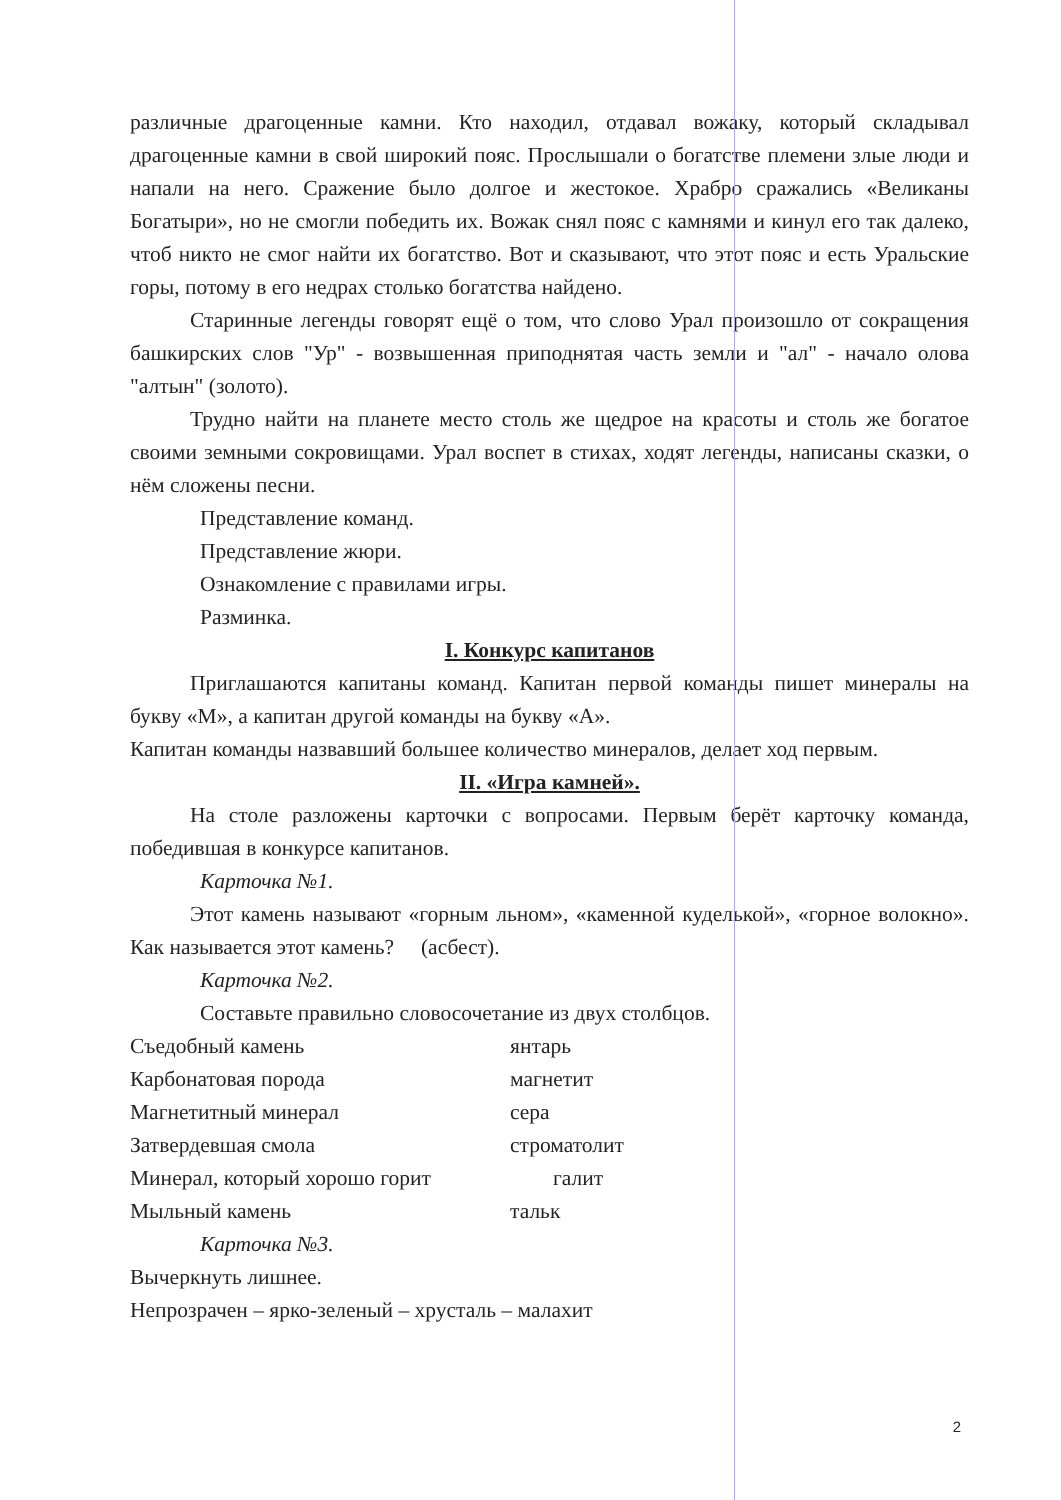различные драгоценные камни. Кто находил, отдавал вожаку, который складывал драгоценные камни в свой широкий пояс. Прослышали о богатстве племени злые люди и напали на него. Сражение было долгое и жестокое. Храбро сражались «Великаны Богатыри», но не смогли победить их. Вожак снял пояс с камнями и кинул его так далеко, чтоб никто не смог найти их богатство. Вот и сказывают, что этот пояс и есть Уральские горы, потому в его недрах столько богатства найдено.
Старинные легенды говорят ещё о том, что слово Урал произошло от сокращения башкирских слов "Ур" - возвышенная приподнятая часть земли и "ал" - начало олова "алтын" (золото).
Трудно найти на планете место столь же щедрое на красоты и столь же богатое своими земными сокровищами. Урал воспет в стихах, ходят легенды, написаны сказки, о нём сложены песни.
Представление команд.
Представление жюри.
Ознакомление с правилами игры.
Разминка.
I. Конкурс капитанов
Приглашаются капитаны команд. Капитан первой команды пишет минералы на букву «М», а капитан другой команды на букву «А».
Капитан команды назвавший большее количество минералов, делает ход первым.
II. «Игра камней».
На столе разложены карточки с вопросами. Первым берёт карточку команда, победившая в конкурсе капитанов.
Карточка №1.
Этот камень называют «горным льном», «каменной куделькой», «горное волокно». Как называется этот камень? (асбест).
Карточка №2.
Составьте правильно словосочетание из двух столбцов.
Съедобный камень янтарь
Карбонатовая порода магнетит
Магнетитный минерал сера
Затвердевшая смола строматолит
Минерал, который хорошо горит галит
Мыльный камень тальк
Карточка №3.
Вычеркнуть лишнее.
Непрозрачен – ярко-зеленый – хрусталь – малахит
2